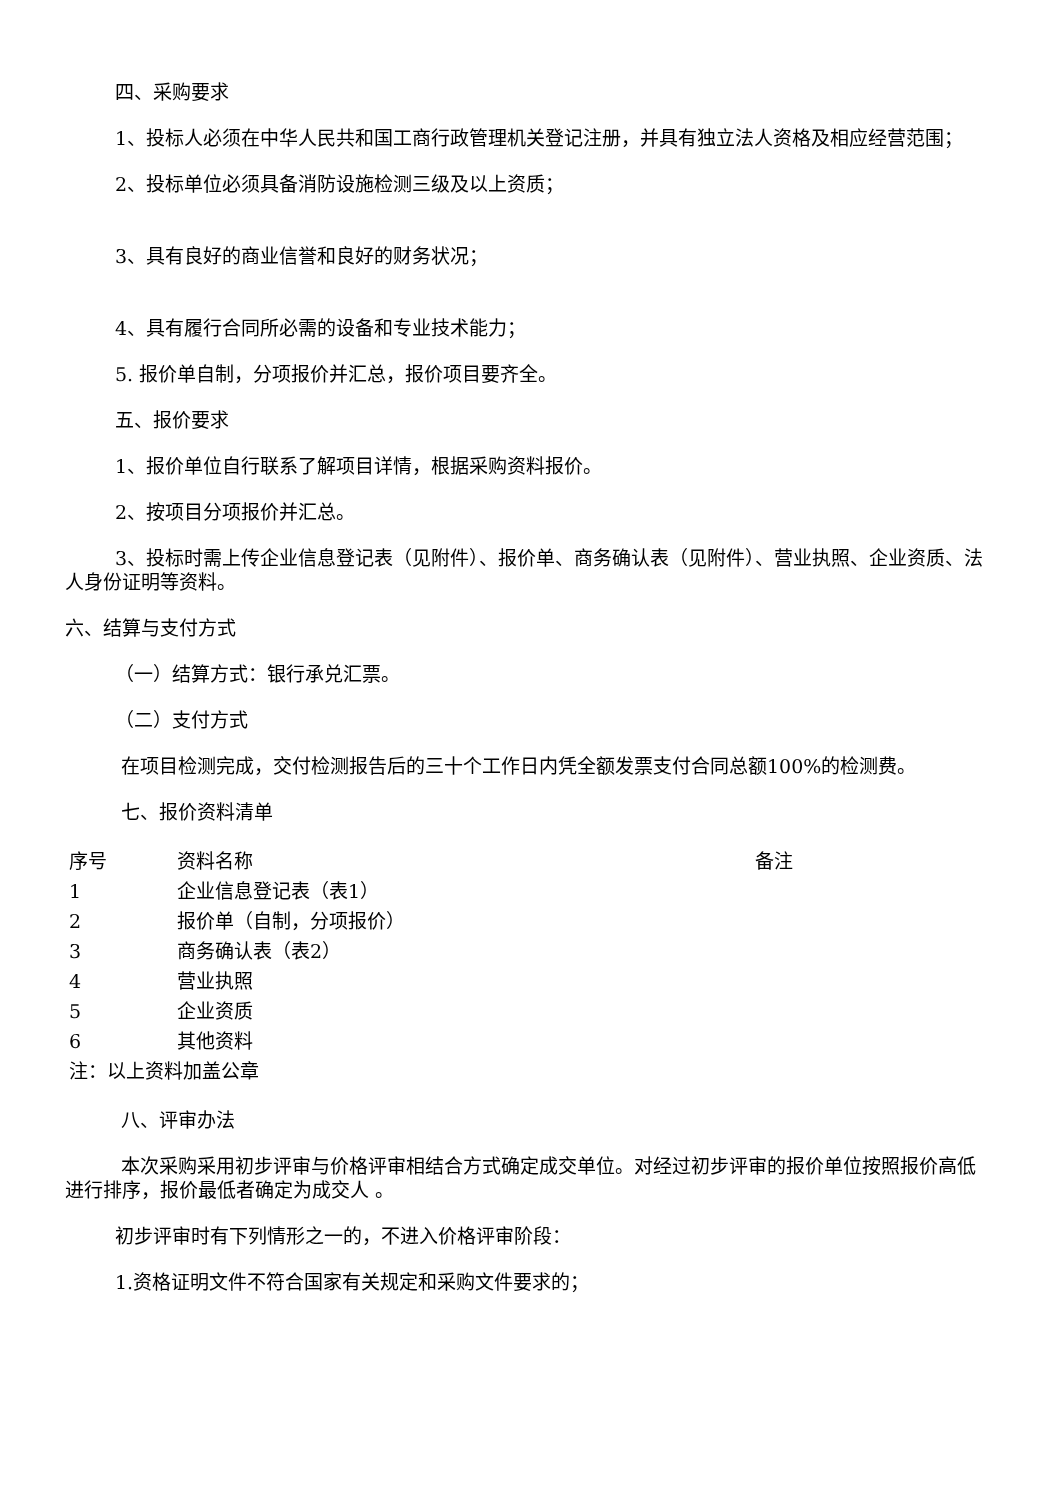四、采购要求
1、投标人必须在中华人民共和国工商行政管理机关登记注册，并具有独立法人资格及相应经营范围；
2、投标单位必须具备消防设施检测三级及以上资质；
3、具有良好的商业信誉和良好的财务状况；
4、具有履行合同所必需的设备和专业技术能力；
5. 报价单自制，分项报价并汇总，报价项目要齐全。
五、报价要求
1、报价单位自行联系了解项目详情，根据采购资料报价。
2、按项目分项报价并汇总。
3、投标时需上传企业信息登记表（见附件）、报价单、商务确认表（见附件）、营业执照、企业资质、法人身份证明等资料。
六、结算与支付方式
（一）结算方式：银行承兑汇票。
（二）支付方式
在项目检测完成，交付检测报告后的三十个工作日内凭全额发票支付合同总额100%的检测费。
七、报价资料清单
| 序号 | 资料名称 | 备注 |
| --- | --- | --- |
| 1 | 企业信息登记表（表1） | |
| 2 | 报价单（自制，分项报价） | |
| 3 | 商务确认表（表2） | |
| 4 | 营业执照 | |
| 5 | 企业资质 | |
| 6 | 其他资料 | |
| 注：以上资料加盖公章 | | |
八、评审办法
本次采购采用初步评审与价格评审相结合方式确定成交单位。对经过初步评审的报价单位按照报价高低进行排序，报价最低者确定为成交人 。
初步评审时有下列情形之一的，不进入价格评审阶段：
1.资格证明文件不符合国家有关规定和采购文件要求的；